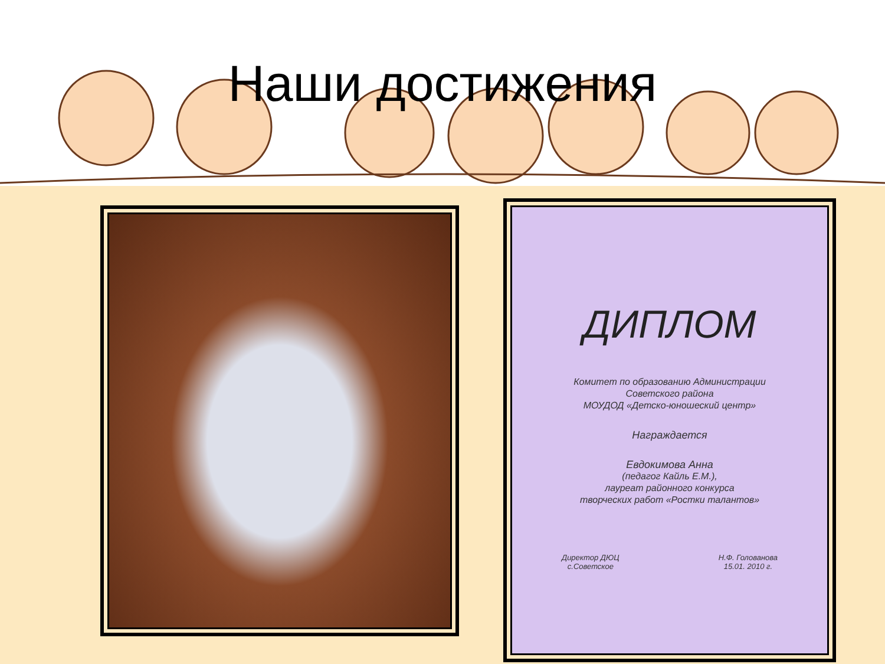Наши достижения
ДИПЛОМ
Комитет по образованию Администрации
Советского района
МОУДОД «Детско-юношеский центр»
Награждается
Евдокимова Анна
(педагог Кайль Е.М.),
лауреат районного конкурса
творческих работ «Ростки талантов»
Директор ДЮЦ
с.Советское Н.Ф. Голованова
15.01. 2010 г.